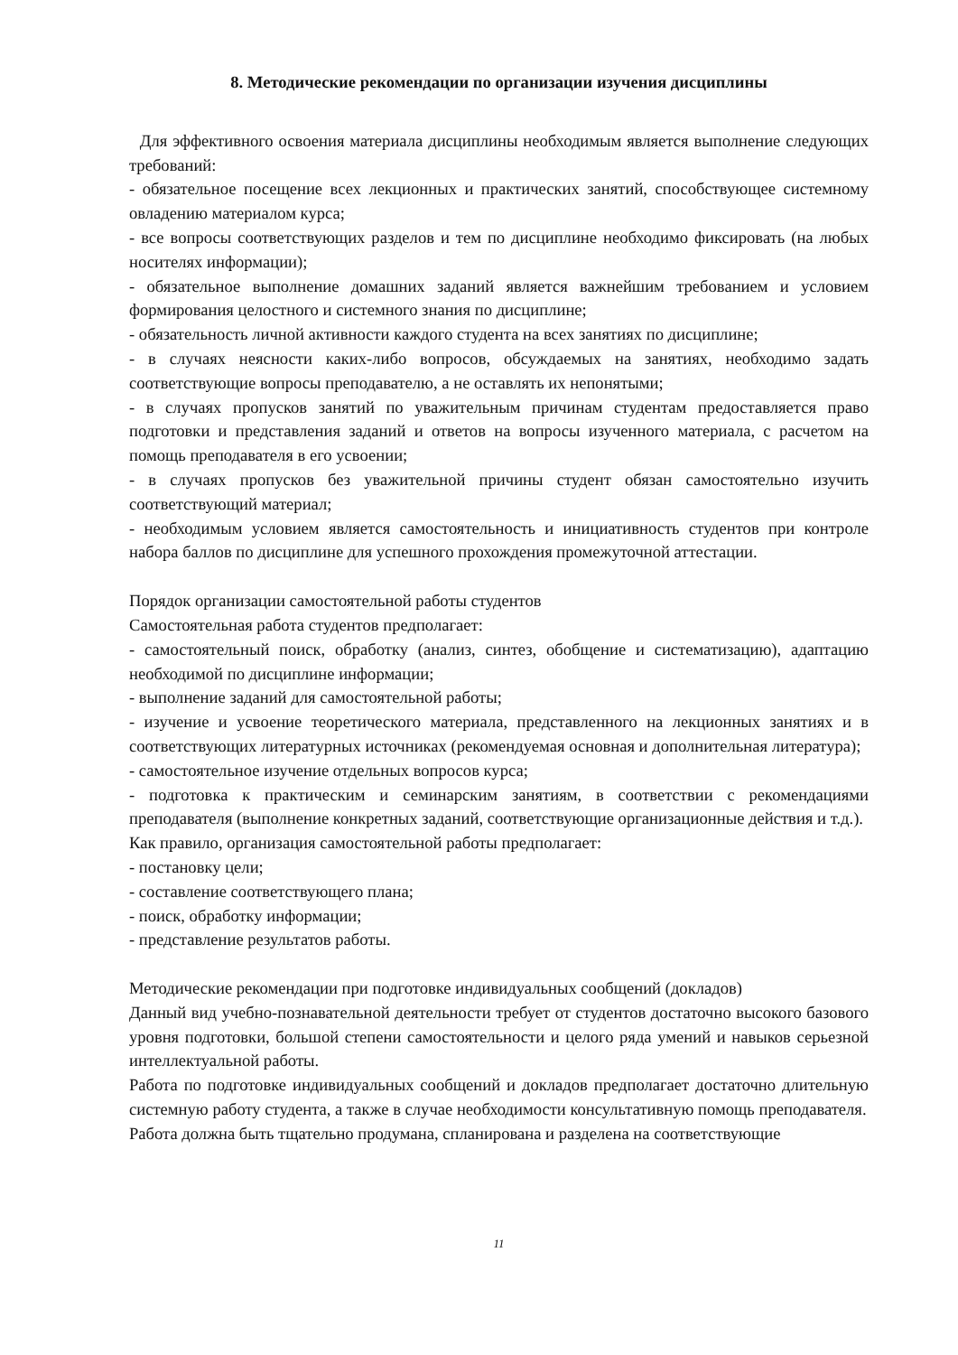8. Методические рекомендации по организации изучения дисциплины
Для эффективного освоения материала дисциплины необходимым является выполнение следующих требований:
- обязательное посещение всех лекционных и практических занятий, способствующее системному овладению материалом курса;
- все вопросы соответствующих разделов и тем по дисциплине необходимо фиксировать (на любых носителях информации);
- обязательное выполнение домашних заданий является важнейшим требованием и условием формирования целостного и системного знания по дисциплине;
- обязательность личной активности каждого студента на всех занятиях по дисциплине;
- в случаях неясности каких-либо вопросов, обсуждаемых на занятиях, необходимо задать соответствующие вопросы преподавателю, а не оставлять их непонятыми;
- в случаях пропусков занятий по уважительным причинам студентам предоставляется право подготовки и представления заданий и ответов на вопросы изученного материала, с расчетом на помощь преподавателя в его усвоении;
- в случаях пропусков без уважительной причины студент обязан самостоятельно изучить соответствующий материал;
- необходимым условием является самостоятельность и инициативность студентов при контроле набора баллов по дисциплине для успешного прохождения промежуточной аттестации.
Порядок организации самостоятельной работы студентов
Самостоятельная работа студентов предполагает:
- самостоятельный поиск, обработку (анализ, синтез, обобщение и систематизацию), адаптацию необходимой по дисциплине информации;
- выполнение заданий для самостоятельной работы;
- изучение и усвоение теоретического материала, представленного на лекционных занятиях и в соответствующих литературных источниках (рекомендуемая основная и дополнительная литература);
- самостоятельное изучение отдельных вопросов курса;
- подготовка к практическим и семинарским занятиям, в соответствии с рекомендациями преподавателя (выполнение конкретных заданий, соответствующие организационные действия и т.д.).
Как правило, организация самостоятельной работы предполагает:
- постановку цели;
- составление соответствующего плана;
- поиск, обработку информации;
- представление результатов работы.
Методические рекомендации при подготовке индивидуальных сообщений (докладов)
Данный вид учебно-познавательной деятельности требует от студентов достаточно высокого базового уровня подготовки, большой степени самостоятельности и целого ряда умений и навыков серьезной интеллектуальной работы.
Работа по подготовке индивидуальных сообщений и докладов предполагает достаточно длительную системную работу студента, а также в случае необходимости консультативную помощь преподавателя.
Работа должна быть тщательно продумана, спланирована и разделена на соответствующие
11